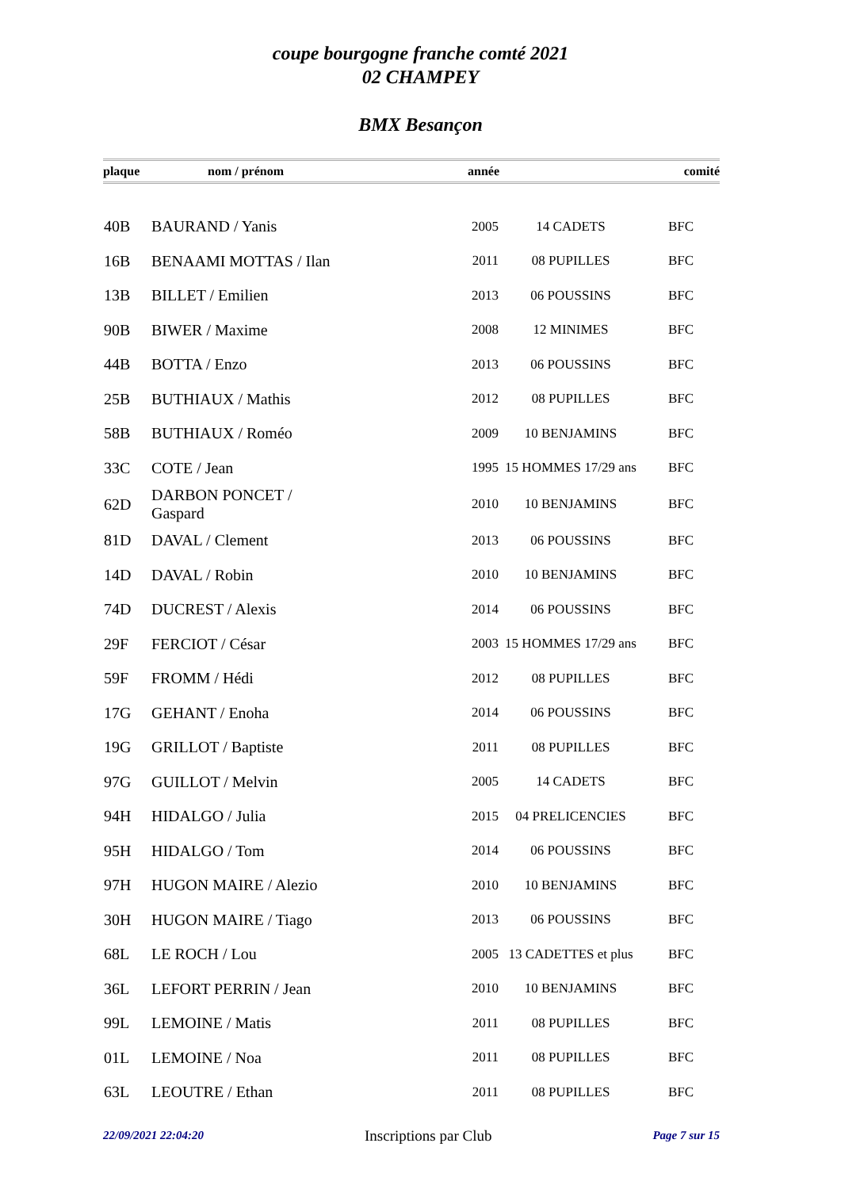coupe bourgogne franche comté 2021
02 CHAMPEY
BMX Besançon
| plaque | nom / prénom | année | | comité |
| --- | --- | --- | --- | --- |
| 40B | BAURAND / Yanis | 2005 | 14 CADETS | BFC |
| 16B | BENAAMI MOTTAS / Ilan | 2011 | 08 PUPILLES | BFC |
| 13B | BILLET / Emilien | 2013 | 06 POUSSINS | BFC |
| 90B | BIWER / Maxime | 2008 | 12 MINIMES | BFC |
| 44B | BOTTA / Enzo | 2013 | 06 POUSSINS | BFC |
| 25B | BUTHIAUX / Mathis | 2012 | 08 PUPILLES | BFC |
| 58B | BUTHIAUX / Roméo | 2009 | 10 BENJAMINS | BFC |
| 33C | COTE / Jean | 1995 | 15 HOMMES 17/29 ans | BFC |
| 62D | DARBON PONCET / Gaspard | 2010 | 10 BENJAMINS | BFC |
| 81D | DAVAL / Clement | 2013 | 06 POUSSINS | BFC |
| 14D | DAVAL / Robin | 2010 | 10 BENJAMINS | BFC |
| 74D | DUCREST / Alexis | 2014 | 06 POUSSINS | BFC |
| 29F | FERCIOT / César | 2003 | 15 HOMMES 17/29 ans | BFC |
| 59F | FROMM / Hédi | 2012 | 08 PUPILLES | BFC |
| 17G | GEHANT / Enoha | 2014 | 06 POUSSINS | BFC |
| 19G | GRILLOT / Baptiste | 2011 | 08 PUPILLES | BFC |
| 97G | GUILLOT / Melvin | 2005 | 14 CADETS | BFC |
| 94H | HIDALGO / Julia | 2015 | 04 PRELICENCIES | BFC |
| 95H | HIDALGO / Tom | 2014 | 06 POUSSINS | BFC |
| 97H | HUGON MAIRE / Alezio | 2010 | 10 BENJAMINS | BFC |
| 30H | HUGON MAIRE / Tiago | 2013 | 06 POUSSINS | BFC |
| 68L | LE ROCH / Lou | 2005 | 13 CADETTES et plus | BFC |
| 36L | LEFORT PERRIN / Jean | 2010 | 10 BENJAMINS | BFC |
| 99L | LEMOINE / Matis | 2011 | 08 PUPILLES | BFC |
| 01L | LEMOINE / Noa | 2011 | 08 PUPILLES | BFC |
| 63L | LEOUTRE / Ethan | 2011 | 08 PUPILLES | BFC |
22/09/2021 22:04:20 Inscriptions par Club Page 7 sur 15